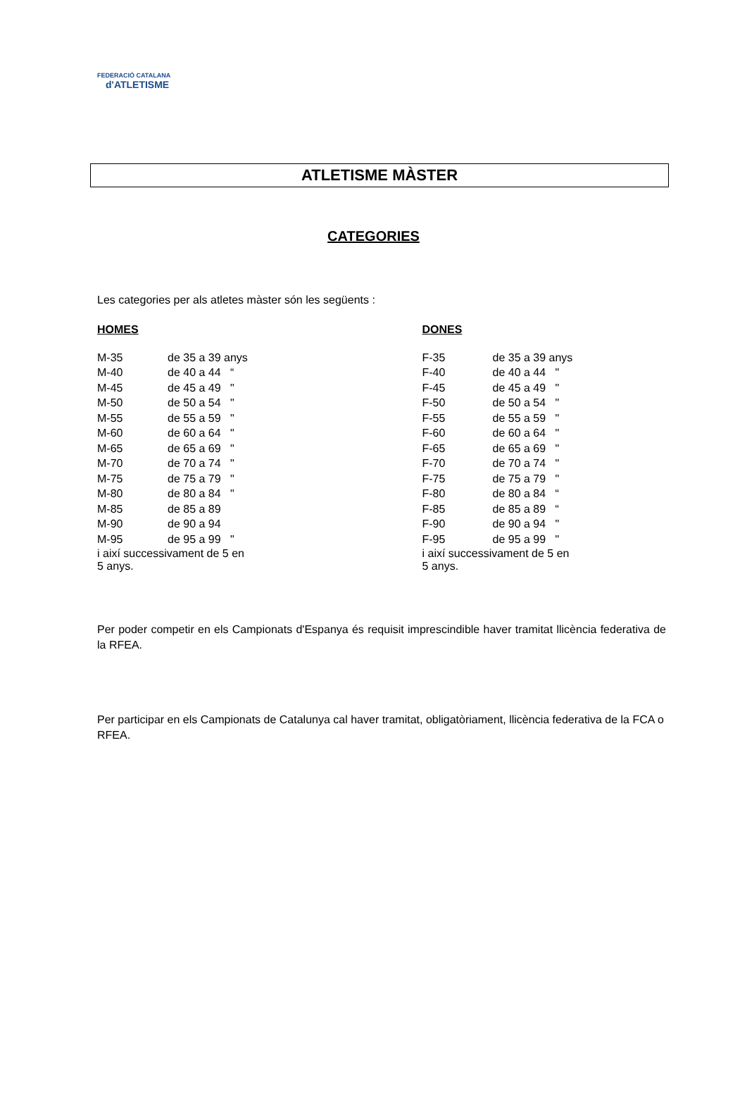FEDERACIÓ CATALANA
d'ATLETISME
ATLETISME MÀSTER
CATEGORIES
Les categories per als atletes màster són les següents :
HOMES
| M-35 | de 35 a 39 anys |
| M-40 | de 40 a 44 “ |
| M-45 | de 45 a 49 " |
| M-50 | de 50 a 54 " |
| M-55 | de 55 a 59 " |
| M-60 | de 60 a 64 " |
| M-65 | de 65 a 69 " |
| M-70 | de 70 a 74 " |
| M-75 | de 75 a 79 " |
| M-80 | de 80 a 84 " |
| M-85 | de 85 a 89 |
| M-90 | de 90 a 94 |
| M-95 | de 95 a 99 " |
| i així successivament de 5 en 5 anys. | |
DONES
| F-35 | de 35 a 39 anys |
| F-40 | de 40 a 44 " |
| F-45 | de 45 a 49 " |
| F-50 | de 50 a 54 " |
| F-55 | de 55 a 59 " |
| F-60 | de 60 a 64 " |
| F-65 | de 65 a 69 " |
| F-70 | de 70 a 74 " |
| F-75 | de 75 a 79 " |
| F-80 | de 80 a 84 “ |
| F-85 | de 85 a 89 “ |
| F-90 | de 90 a 94 " |
| F-95 | de 95 a 99 " |
| i així successivament de 5 en 5 anys. | |
Per poder competir en els Campionats d'Espanya és requisit imprescindible haver tramitat llicència federativa de la RFEA.
Per participar en els Campionats de Catalunya cal haver tramitat, obligatòriament, llicència federativa de la FCA o RFEA.